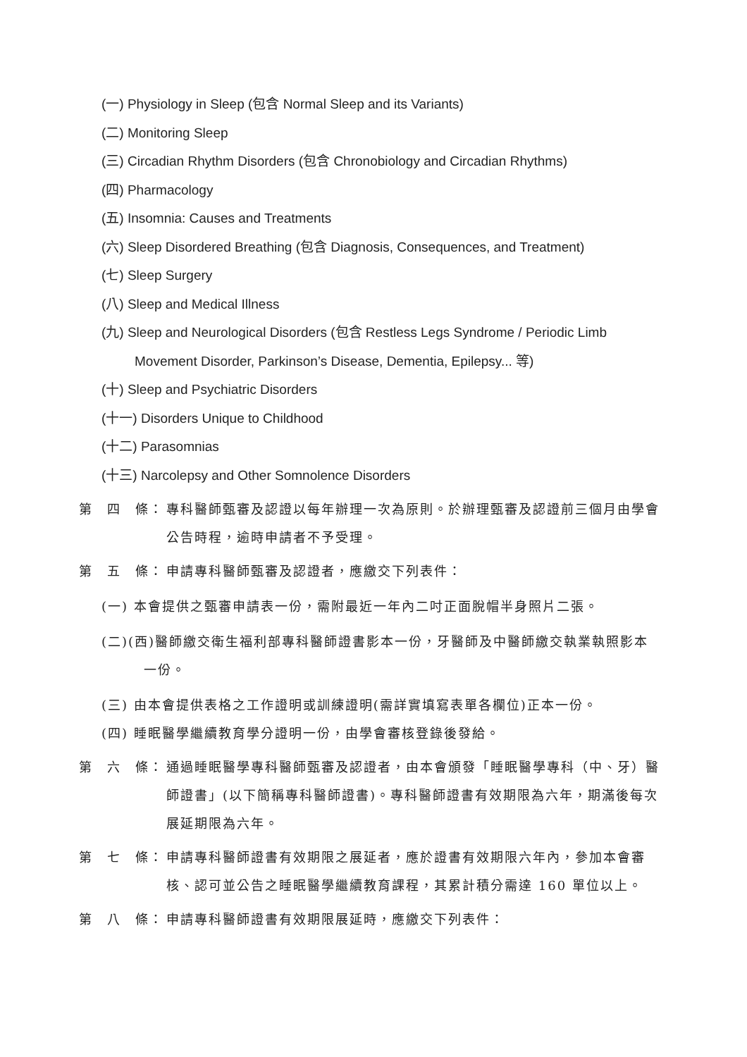(一) Physiology in Sleep (包含 Normal Sleep and its Variants)
(二) Monitoring Sleep
(三) Circadian Rhythm Disorders (包含 Chronobiology and Circadian Rhythms)
(四) Pharmacology
(五) Insomnia: Causes and Treatments
(六) Sleep Disordered Breathing (包含 Diagnosis, Consequences, and Treatment)
(七) Sleep Surgery
(八) Sleep and Medical Illness
(九) Sleep and Neurological Disorders (包含 Restless Legs Syndrome / Periodic Limb
Movement Disorder, Parkinson’s Disease, Dementia, Epilepsy... 等)
(十) Sleep and Psychiatric Disorders
(十一) Disorders Unique to Childhood
(十二) Parasomnias
(十三) Narcolepsy and Other Somnolence Disorders
第　四　條： 專科醫師甄審及認證以每年辦理一次為原則。於辦理甄審及認證前三個月由學會公告時程，逾時申請者不予受理。
第　五　條： 申請專科醫師甄審及認證者，應繳交下列表件：
(一) 本會提供之甄審申請表一份，需附最近一年內二吋正面脫帽半身照片二張。
(二)(西)醫師繳交衛生福利部專科醫師證書影本一份，牙醫師及中醫師繳交執業執照影本
一份。
(三) 由本會提供表格之工作證明或訓練證明(需詳實填寫表單各欄位)正本一份。
(四) 睡眠醫學繼續教育學分證明一份，由學會審核登錄後發給。
第　六　條： 通過睡眠醫學專科醫師甄審及認證者，由本會頒發「睡眠醫學專科（中、牙）醫師證書」(以下簡稱專科醫師證書)。專科醫師證書有效期限為六年，期滿後每次展延期限為六年。
第　七　條： 申請專科醫師證書有效期限之展延者，應於證書有效期限六年內，參加本會審核、認可並公告之睡眠醫學繼續教育課程，其累計積分需達 160 單位以上。
第　八　條： 申請專科醫師證書有效期限展延時，應繳交下列表件：